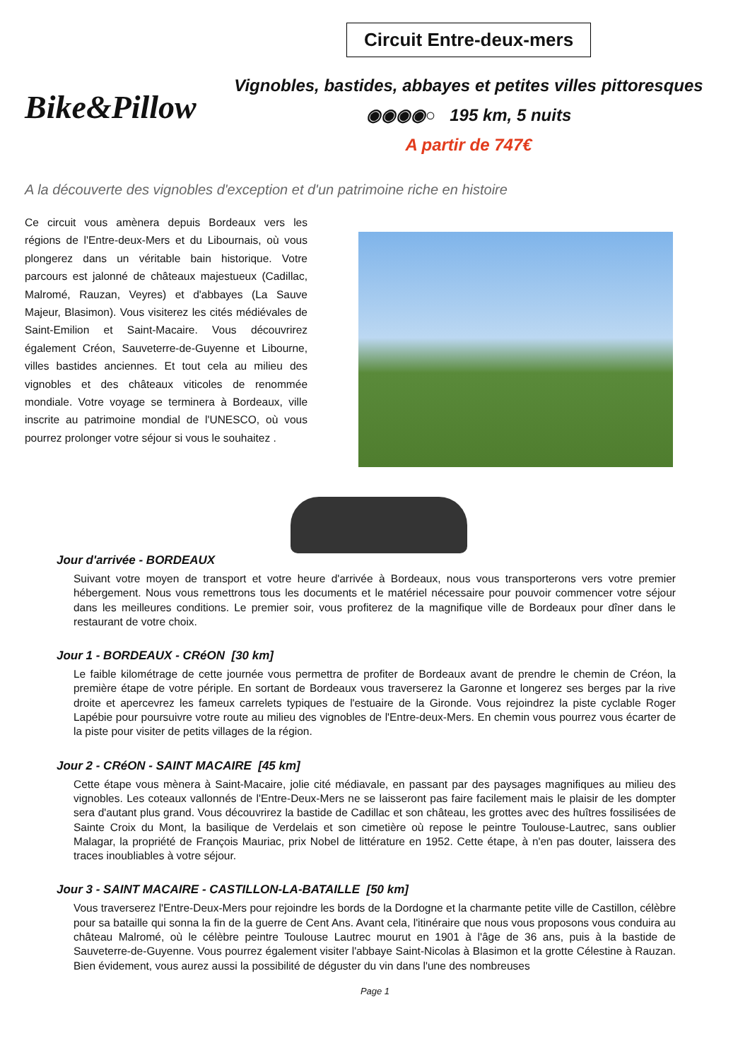Bike&Pillow
Circuit Entre-deux-mers
Vignobles, bastides, abbayes et petites villes pittoresques
◉◉◉◉○ 195 km, 5 nuits
A partir de 747€
A la découverte des vignobles d'exception et d'un patrimoine riche en histoire
Ce circuit vous amènera depuis Bordeaux vers les régions de l'Entre-deux-Mers et du Libournais, où vous plongerez dans un véritable bain historique. Votre parcours est jalonné de châteaux majestueux (Cadillac, Malromé, Rauzan, Veyres) et d'abbayes (La Sauve Majeur, Blasimon). Vous visiterez les cités médiévales de Saint-Emilion et Saint-Macaire. Vous découvrirez également Créon, Sauveterre-de-Guyenne et Libourne, villes bastides anciennes. Et tout cela au milieu des vignobles et des châteaux viticoles de renommée mondiale. Votre voyage se terminera à Bordeaux, ville inscrite au patrimoine mondial de l'UNESCO, où vous pourrez prolonger votre séjour si vous le souhaitez .
Jour d'arrivée - BORDEAUX
Suivant votre moyen de transport et votre heure d'arrivée à Bordeaux, nous vous transporterons vers votre premier hébergement. Nous vous remettrons tous les documents et le matériel nécessaire pour pouvoir commencer votre séjour dans les meilleures conditions. Le premier soir, vous profiterez de la magnifique ville de Bordeaux pour dîner dans le restaurant de votre choix.
Jour 1 - BORDEAUX - CRéON [30 km]
Le faible kilométrage de cette journée vous permettra de profiter de Bordeaux avant de prendre le chemin de Créon, la première étape de votre périple. En sortant de Bordeaux vous traverserez la Garonne et longerez ses berges par la rive droite et apercevrez les fameux carrelets typiques de l'estuaire de la Gironde. Vous rejoindrez la piste cyclable Roger Lapébie pour poursuivre votre route au milieu des vignobles de l'Entre-deux-Mers. En chemin vous pourrez vous écarter de la piste pour visiter de petits villages de la région.
Jour 2 - CRéON - SAINT MACAIRE [45 km]
Cette étape vous mènera à Saint-Macaire, jolie cité médiavale, en passant par des paysages magnifiques au milieu des vignobles. Les coteaux vallonnés de l'Entre-Deux-Mers ne se laisseront pas faire facilement mais le plaisir de les dompter sera d'autant plus grand. Vous découvrirez la bastide de Cadillac et son château, les grottes avec des huîtres fossilisées de Sainte Croix du Mont, la basilique de Verdelais et son cimetière où repose le peintre Toulouse-Lautrec, sans oublier Malagar, la propriété de François Mauriac, prix Nobel de littérature en 1952. Cette étape, à n'en pas douter, laissera des traces inoubliables à votre séjour.
Jour 3 - SAINT MACAIRE - CASTILLON-LA-BATAILLE [50 km]
Vous traverserez l'Entre-Deux-Mers pour rejoindre les bords de la Dordogne et la charmante petite ville de Castillon, célèbre pour sa bataille qui sonna la fin de la guerre de Cent Ans. Avant cela, l'itinéraire que nous vous proposons vous conduira au château Malromé, où le célèbre peintre Toulouse Lautrec mourut en 1901 à l'âge de 36 ans, puis à la bastide de Sauveterre-de-Guyenne. Vous pourrez également visiter l'abbaye Saint-Nicolas à Blasimon et la grotte Célestine à Rauzan. Bien évidement, vous aurez aussi la possibilité de déguster du vin dans l'une des nombreuses
Page 1